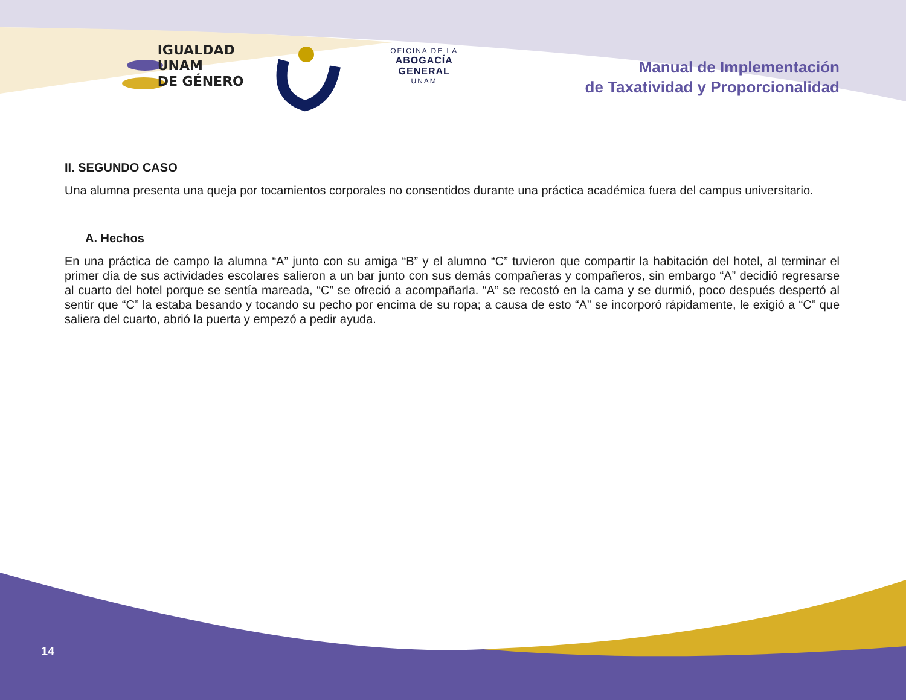IGUALDAD UNAM
DE GÉNERO
OFICINA DE LA
ABOGACÍA GENERAL
UNAM
Manual de Implementación
de Taxatividad y Proporcionalidad
II. SEGUNDO CASO
Una alumna presenta una queja por tocamientos corporales no consentidos durante una práctica académica fuera del campus universitario.
A. Hechos
En una práctica de campo la alumna “A” junto con su amiga “B” y el alumno “C” tuvieron que compartir la habitación del hotel, al terminar el primer día de sus actividades escolares salieron a un bar junto con sus demás compañeras y compañeros, sin embargo “A” decidió regresarse al cuarto del hotel porque se sentía mareada, “C” se ofreció a acompañarla. “A” se recostó en la cama y se durmió, poco después despertó al sentir que “C” la estaba besando y tocando su pecho por encima de su ropa; a causa de esto “A” se incorporó rápidamente, le exigió a “C” que saliera del cuarto, abrió la puerta y empezó a pedir ayuda.
14